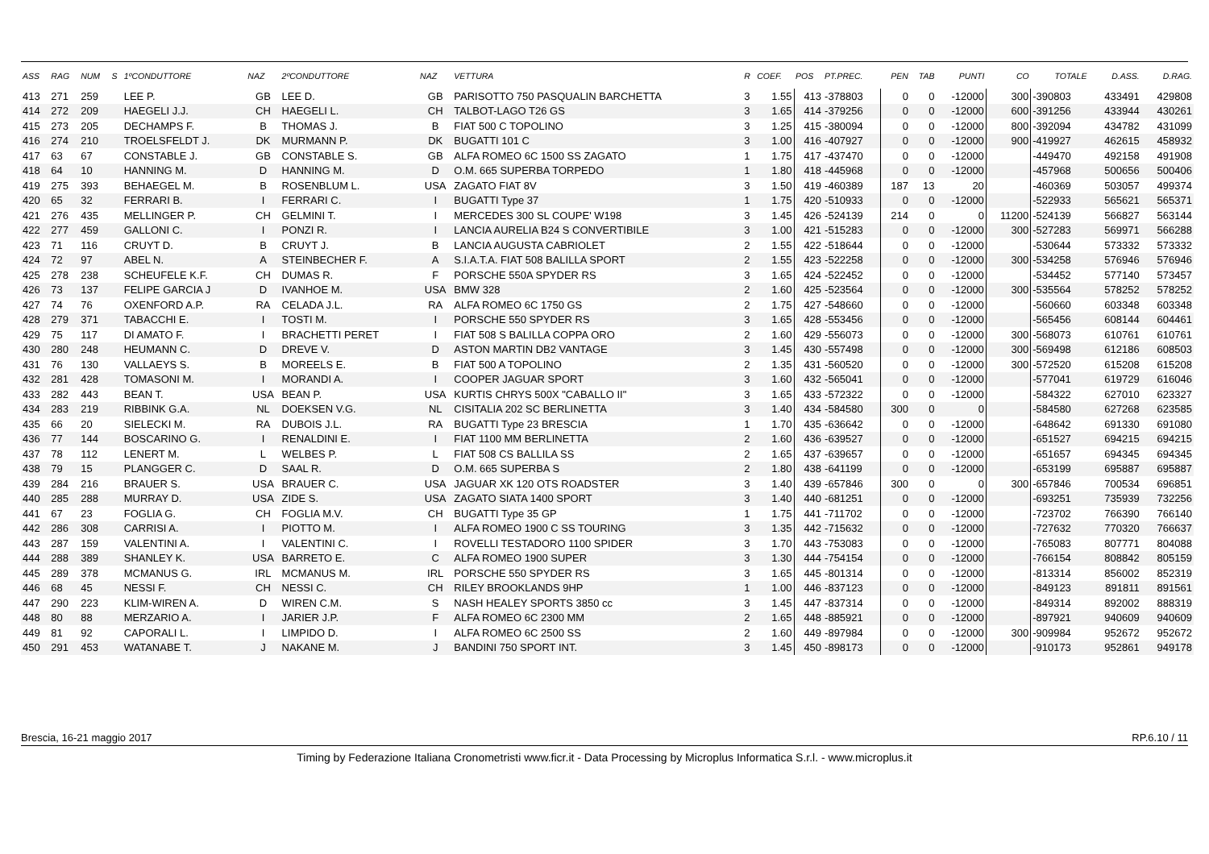| ASS | RAG | NUM | S | 1ºCONDUTTORE | NAZ | 2ºCONDUTTORE | NAZ | VETTURA | R | COEF. | POS | PT.PREC. | PEN | TAB | PUNTI | CO | TOTALE | D.ASS. | D.RAG. |
| --- | --- | --- | --- | --- | --- | --- | --- | --- | --- | --- | --- | --- | --- | --- | --- | --- | --- | --- | --- |
| 413 | 271 | 259 | | LEE P. | GB | LEE D. | GB | PARISOTTO 750 PASQUALIN BARCHETTA | 3 | 1.55 | 413 | -378803 | 0 | 0 | -12000 | 300 | -390803 | 433491 | 429808 |
| 414 | 272 | 209 | | HAEGELI J.J. | CH | HAEGELI L. | CH | TALBOT-LAGO T26 GS | 3 | 1.65 | 414 | -379256 | 0 | 0 | -12000 | 600 | -391256 | 433944 | 430261 |
| 415 | 273 | 205 | | DECHAMPS F. | B | THOMAS J. | B | FIAT 500 C TOPOLINO | 3 | 1.25 | 415 | -380094 | 0 | 0 | -12000 | 800 | -392094 | 434782 | 431099 |
| 416 | 274 | 210 | | TROELSFELDT J. | DK | MURMANN P. | DK | BUGATTI 101 C | 3 | 1.00 | 416 | -407927 | 0 | 0 | -12000 | 900 | -419927 | 462615 | 458932 |
| 417 | 63 | 67 | | CONSTABLE J. | GB | CONSTABLE S. | GB | ALFA ROMEO 6C 1500 SS ZAGATO | 1 | 1.75 | 417 | -437470 | 0 | 0 | -12000 | | -449470 | 492158 | 491908 |
| 418 | 64 | 10 | | HANNING M. | D | HANNING M. | D | O.M. 665 SUPERBA TORPEDO | 1 | 1.80 | 418 | -445968 | 0 | 0 | -12000 | | -457968 | 500656 | 500406 |
| 419 | 275 | 393 | | BEHAEGEL M. | B | ROSENBLUM L. | USA | ZAGATO FIAT 8V | 3 | 1.50 | 419 | -460389 | 187 | 13 | 20 | | -460369 | 503057 | 499374 |
| 420 | 65 | 32 | | FERRARI B. | I | FERRARI C. | I | BUGATTI Type 37 | 1 | 1.75 | 420 | -510933 | 0 | 0 | -12000 | | -522933 | 565621 | 565371 |
| 421 | 276 | 435 | | MELLINGER P. | CH | GELMINI T. | I | MERCEDES 300 SL COUPE' W198 | 3 | 1.45 | 426 | -524139 | 214 | 0 | 0 | 11200 | -524139 | 566827 | 563144 |
| 422 | 277 | 459 | | GALLONI C. | I | PONZI R. | I | LANCIA AURELIA B24 S CONVERTIBILE | 3 | 1.00 | 421 | -515283 | 0 | 0 | -12000 | 300 | -527283 | 569971 | 566288 |
| 423 | 71 | 116 | | CRUYT D. | B | CRUYT J. | B | LANCIA AUGUSTA CABRIOLET | 2 | 1.55 | 422 | -518644 | 0 | 0 | -12000 | | -530644 | 573332 | 573332 |
| 424 | 72 | 97 | | ABEL N. | A | STEINBECHER F. | A | S.I.A.T.A. FIAT 508 BALILLA SPORT | 2 | 1.55 | 423 | -522258 | 0 | 0 | -12000 | 300 | -534258 | 576946 | 576946 |
| 425 | 278 | 238 | | SCHEUFELE K.F. | CH | DUMAS R. | F | PORSCHE 550A SPYDER RS | 3 | 1.65 | 424 | -522452 | 0 | 0 | -12000 | | -534452 | 577140 | 573457 |
| 426 | 73 | 137 | | FELIPE GARCIA J | D | IVANHOE M. | USA | BMW 328 | 2 | 1.60 | 425 | -523564 | 0 | 0 | -12000 | 300 | -535564 | 578252 | 578252 |
| 427 | 74 | 76 | | OXENFORD A.P. | RA | CELADA J.L. | RA | ALFA ROMEO 6C 1750 GS | 2 | 1.75 | 427 | -548660 | 0 | 0 | -12000 | | -560660 | 603348 | 603348 |
| 428 | 279 | 371 | | TABACCHI E. | I | TOSTI M. | I | PORSCHE 550 SPYDER RS | 3 | 1.65 | 428 | -553456 | 0 | 0 | -12000 | | -565456 | 608144 | 604461 |
| 429 | 75 | 117 | | DI AMATO F. | I | BRACHETTI PERET | I | FIAT 508 S BALILLA COPPA ORO | 2 | 1.60 | 429 | -556073 | 0 | 0 | -12000 | 300 | -568073 | 610761 | 610761 |
| 430 | 280 | 248 | | HEUMANN C. | D | DREVE V. | D | ASTON MARTIN DB2 VANTAGE | 3 | 1.45 | 430 | -557498 | 0 | 0 | -12000 | 300 | -569498 | 612186 | 608503 |
| 431 | 76 | 130 | | VALLAEYS S. | B | MOREELS E. | B | FIAT 500 A TOPOLINO | 2 | 1.35 | 431 | -560520 | 0 | 0 | -12000 | 300 | -572520 | 615208 | 615208 |
| 432 | 281 | 428 | | TOMASONI M. | I | MORANDI A. | I | COOPER JAGUAR SPORT | 3 | 1.60 | 432 | -565041 | 0 | 0 | -12000 | | -577041 | 619729 | 616046 |
| 433 | 282 | 443 | | BEAN T. | USA | BEAN P. | USA | KURTIS CHRYS 500X "CABALLO II" | 3 | 1.65 | 433 | -572322 | 0 | 0 | -12000 | | -584322 | 627010 | 623327 |
| 434 | 283 | 219 | | RIBBINK G.A. | NL | DOEKSEN V.G. | NL | CISITALIA 202 SC BERLINETTA | 3 | 1.40 | 434 | -584580 | 300 | 0 | 0 | | -584580 | 627268 | 623585 |
| 435 | 66 | 20 | | SIELECKI M. | RA | DUBOIS J.L. | RA | BUGATTI Type 23 BRESCIA | 1 | 1.70 | 435 | -636642 | 0 | 0 | -12000 | | -648642 | 691330 | 691080 |
| 436 | 77 | 144 | | BOSCARINO G. | I | RENALDINI E. | I | FIAT 1100 MM BERLINETTA | 2 | 1.60 | 436 | -639527 | 0 | 0 | -12000 | | -651527 | 694215 | 694215 |
| 437 | 78 | 112 | | LENERT M. | L | WELBES P. | L | FIAT 508 CS BALLILA SS | 2 | 1.65 | 437 | -639657 | 0 | 0 | -12000 | | -651657 | 694345 | 694345 |
| 438 | 79 | 15 | | PLANGGER C. | D | SAAL R. | D | O.M. 665 SUPERBA S | 2 | 1.80 | 438 | -641199 | 0 | 0 | -12000 | | -653199 | 695887 | 695887 |
| 439 | 284 | 216 | | BRAUER S. | USA | BRAUER C. | USA | JAGUAR XK 120 OTS ROADSTER | 3 | 1.40 | 439 | -657846 | 300 | 0 | 0 | 300 | -657846 | 700534 | 696851 |
| 440 | 285 | 288 | | MURRAY D. | USA | ZIDE S. | USA | ZAGATO SIATA 1400 SPORT | 3 | 1.40 | 440 | -681251 | 0 | 0 | -12000 | | -693251 | 735939 | 732256 |
| 441 | 67 | 23 | | FOGLIA G. | CH | FOGLIA M.V. | CH | BUGATTI Type 35 GP | 1 | 1.75 | 441 | -711702 | 0 | 0 | -12000 | | -723702 | 766390 | 766140 |
| 442 | 286 | 308 | | CARRISI A. | I | PIOTTO M. | I | ALFA ROMEO 1900 C SS TOURING | 3 | 1.35 | 442 | -715632 | 0 | 0 | -12000 | | -727632 | 770320 | 766637 |
| 443 | 287 | 159 | | VALENTINI A. | I | VALENTINI C. | I | ROVELLI TESTADORO 1100 SPIDER | 3 | 1.70 | 443 | -753083 | 0 | 0 | -12000 | | -765083 | 807771 | 804088 |
| 444 | 288 | 389 | | SHANLEY K. | USA | BARRETO E. | C | ALFA ROMEO 1900 SUPER | 3 | 1.30 | 444 | -754154 | 0 | 0 | -12000 | | -766154 | 808842 | 805159 |
| 445 | 289 | 378 | | MCMANUS G. | IRL | MCMANUS M. | IRL | PORSCHE 550 SPYDER RS | 3 | 1.65 | 445 | -801314 | 0 | 0 | -12000 | | -813314 | 856002 | 852319 |
| 446 | 68 | 45 | | NESSI F. | CH | NESSI C. | CH | RILEY BROOKLANDS 9HP | 1 | 1.00 | 446 | -837123 | 0 | 0 | -12000 | | -849123 | 891811 | 891561 |
| 447 | 290 | 223 | | KLIM-WIREN A. | D | WIREN C.M. | S | NASH HEALEY SPORTS 3850 cc | 3 | 1.45 | 447 | -837314 | 0 | 0 | -12000 | | -849314 | 892002 | 888319 |
| 448 | 80 | 88 | | MERZARIO A. | I | JARIER J.P. | F | ALFA ROMEO 6C 2300 MM | 2 | 1.65 | 448 | -885921 | 0 | 0 | -12000 | | -897921 | 940609 | 940609 |
| 449 | 81 | 92 | | CAPORALI L. | I | LIMPIDO D. | I | ALFA ROMEO 6C 2500 SS | 2 | 1.60 | 449 | -897984 | 0 | 0 | -12000 | 300 | -909984 | 952672 | 952672 |
| 450 | 291 | 453 | | WATANABE T. | J | NAKANE M. | J | BANDINI 750 SPORT INT. | 3 | 1.45 | 450 | -898173 | 0 | 0 | -12000 | | -910173 | 952861 | 949178 |
Brescia, 16-21 maggio 2017 RP.6.10 / 11
Timing by Federazione Italiana Cronometristi www.ficr.it - Data Processing by Microplus Informatica S.r.l. - www.microplus.it